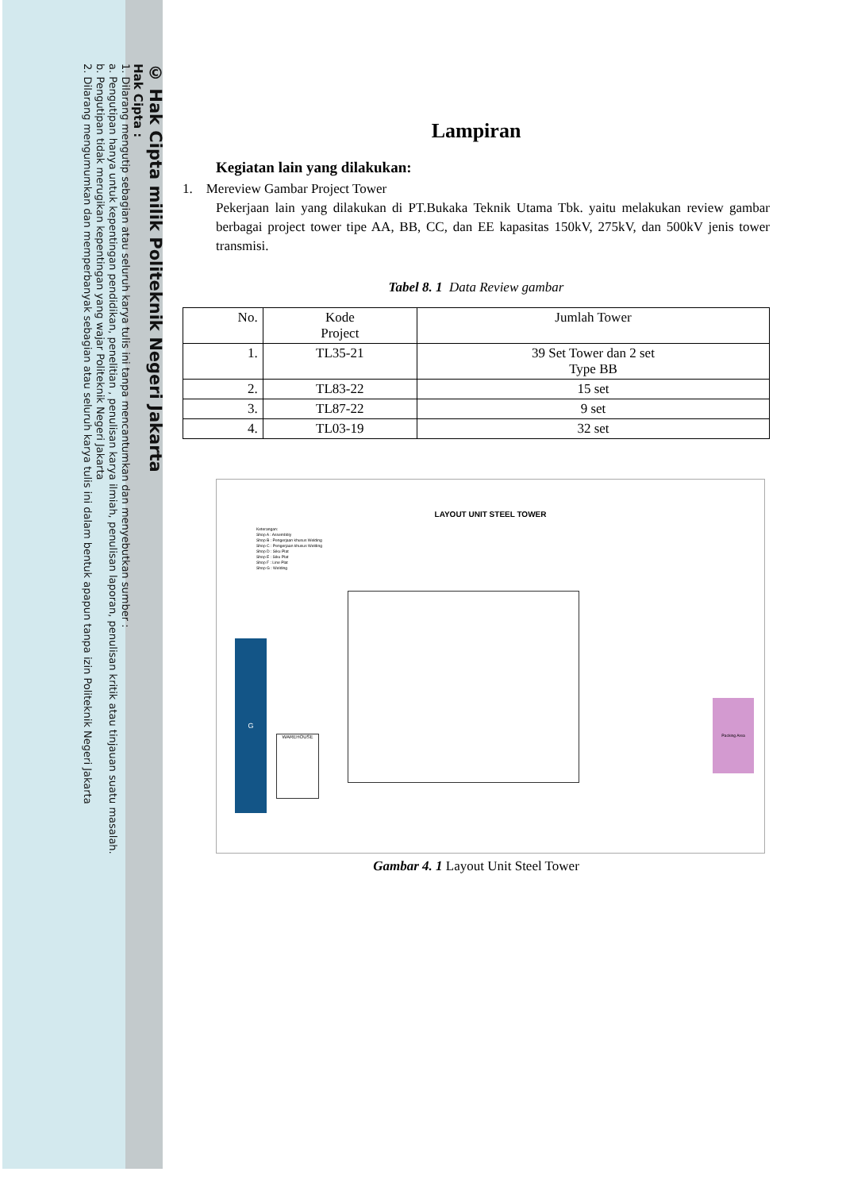© Hak Cipta milik Politeknik Negeri Jakarta
Hak Cipta :
1. Dilarang mengutip sebagian atau seluruh karya tulis ini tanpa mencantumkan dan menyebutkan sumber :
a. Pengutipan hanya untuk kepentingan pendidikan, penelitian , penulisan karya ilmiah, penulisan laporan, penulisan kritik atau tinjauan suatu masalah.
b. Pengutipan tidak merugikan kepentingan yang wajar Politeknik Negeri Jakarta
2. Dilarang mengumumkan dan memperbanyak sebagian atau seluruh karya tulis ini dalam bentuk apapun tanpa izin Politeknik Negeri Jakarta
Lampiran
Kegiatan lain yang dilakukan:
1. Mereview Gambar Project Tower
Pekerjaan lain yang dilakukan di PT.Bukaka Teknik Utama Tbk. yaitu melakukan review gambar berbagai project tower tipe AA, BB, CC, dan EE kapasitas 150kV, 275kV, dan 500kV jenis tower transmisi.
Tabel 8. 1 Data Review gambar
| No. | Kode Project | Jumlah Tower |
| --- | --- | --- |
| 1. | TL35-21 | 39 Set Tower dan 2 set Type BB |
| 2. | TL83-22 | 15 set |
| 3. | TL87-22 | 9 set |
| 4. | TL03-19 | 32 set |
LAYOUT UNIT STEEL TOWER
Keterangan:
Shop A : Assembbly
Shop B : Pengerjaan khusus Welding
Shop C : Pengerjaan khusus Welding
Shop D : Siku Plat
Shop E : Siku Plat
Shop F : Line Plat
Shop G : Welding
G
WAREHOUSE
Packing Area
Gambar 4. 1 Layout Unit Steel Tower